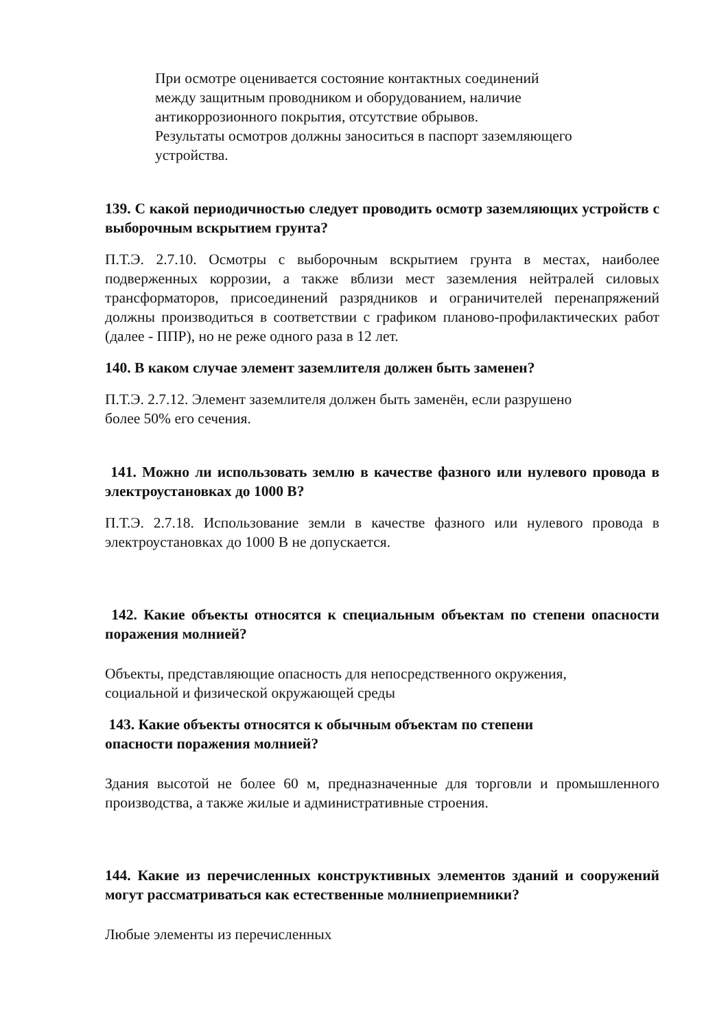При осмотре оценивается состояние контактных соединений
между защитным проводником и оборудованием, наличие
антикоррозионного покрытия, отсутствие обрывов.
Результаты осмотров должны заноситься в паспорт заземляющего
устройства.
139. С какой периодичностью следует проводить осмотр заземляющих устройств с выборочным вскрытием грунта?
П.Т.Э. 2.7.10. Осмотры с выборочным вскрытием грунта в местах, наиболее подверженных коррозии, а также вблизи мест заземления нейтралей силовых трансформаторов, присоединений разрядников и ограничителей перенапряжений должны производиться в соответствии с графиком планово-профилактических работ (далее - ППР), но не реже одного раза в 12 лет.
140. В каком случае элемент заземлителя должен быть заменен?
П.Т.Э. 2.7.12. Элемент заземлителя должен быть заменён, если разрушено
более 50% его сечения.
141. Можно ли использовать землю в качестве фазного или нулевого провода в электроустановках до 1000 В?
П.Т.Э. 2.7.18. Использование земли в качестве фазного или нулевого провода в электроустановках до 1000 В не допускается.
142. Какие объекты относятся к специальным объектам по степени опасности поражения молнией?
Объекты, представляющие опасность для непосредственного окружения,
социальной и физической окружающей среды
143. Какие объекты относятся к обычным объектам по степени
опасности поражения молнией?
Здания высотой не более 60 м, предназначенные для торговли и промышленного производства, а также жилые и административные строения.
144. Какие из перечисленных конструктивных элементов зданий и сооружений могут рассматриваться как естественные молниеприемники?
Любые элементы из перечисленных